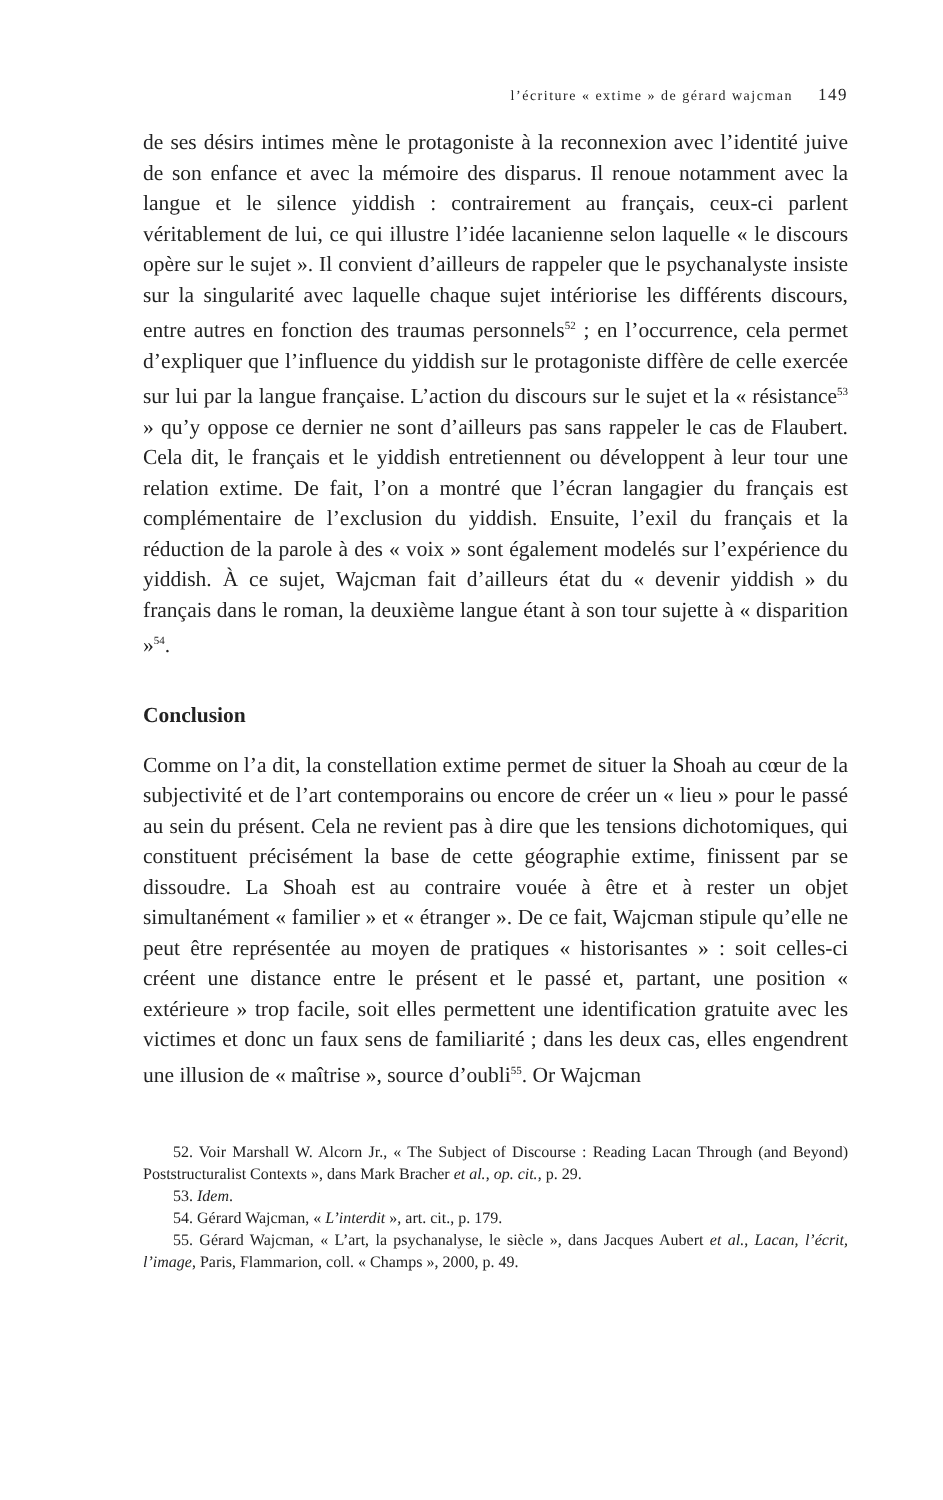l’écriture « extime » de gérard wajcman 149
de ses désirs intimes mène le protagoniste à la reconnexion avec l’identité juive de son enfance et avec la mémoire des disparus. Il renoue notamment avec la langue et le silence yiddish : contrairement au français, ceux-ci parlent véritablement de lui, ce qui illustre l’idée lacanienne selon laquelle « le discours opère sur le sujet ». Il convient d’ailleurs de rappeler que le psychanalyste insiste sur la singularité avec laquelle chaque sujet intériorise les différents discours, entre autres en fonction des traumas personnels<sup>52</sup> ; en l’occurrence, cela permet d’expliquer que l’influence du yiddish sur le protagoniste diffère de celle exercée sur lui par la langue française. L’action du discours sur le sujet et la « résistance<sup>53</sup> » qu’y oppose ce dernier ne sont d’ailleurs pas sans rappeler le cas de Flaubert. Cela dit, le français et le yiddish entretiennent ou développent à leur tour une relation extime. De fait, l’on a montré que l’écran langagier du français est complémentaire de l’exclusion du yiddish. Ensuite, l’exil du français et la réduction de la parole à des « voix » sont également modelés sur l’expérience du yiddish. À ce sujet, Wajcman fait d’ailleurs état du « devenir yiddish » du français dans le roman, la deuxième langue étant à son tour sujette à « disparition »<sup>54</sup>.
Conclusion
Comme on l’a dit, la constellation extime permet de situer la Shoah au cœur de la subjectivité et de l’art contemporains ou encore de créer un « lieu » pour le passé au sein du présent. Cela ne revient pas à dire que les tensions dichotomiques, qui constituent précisément la base de cette géographie extime, finissent par se dissoudre. La Shoah est au contraire vouée à être et à rester un objet simultanément « familier » et « étranger ». De ce fait, Wajcman stipule qu’elle ne peut être représentée au moyen de pratiques « historisantes » : soit celles-ci créent une distance entre le présent et le passé et, partant, une position « extérieure » trop facile, soit elles permettent une identification gratuite avec les victimes et donc un faux sens de familiarité ; dans les deux cas, elles engendrent une illusion de « maîtrise », source d’oubli<sup>55</sup>. Or Wajcman
52. Voir Marshall W. Alcorn Jr., « The Subject of Discourse : Reading Lacan Through (and Beyond) Poststructuralist Contexts », dans Mark Bracher et al., op. cit., p. 29.
53. Idem.
54. Gérard Wajcman, « L’interdit », art. cit., p. 179.
55. Gérard Wajcman, « L’art, la psychanalyse, le siècle », dans Jacques Aubert et al., Lacan, l’écrit, l’image, Paris, Flammarion, coll. « Champs », 2000, p. 49.